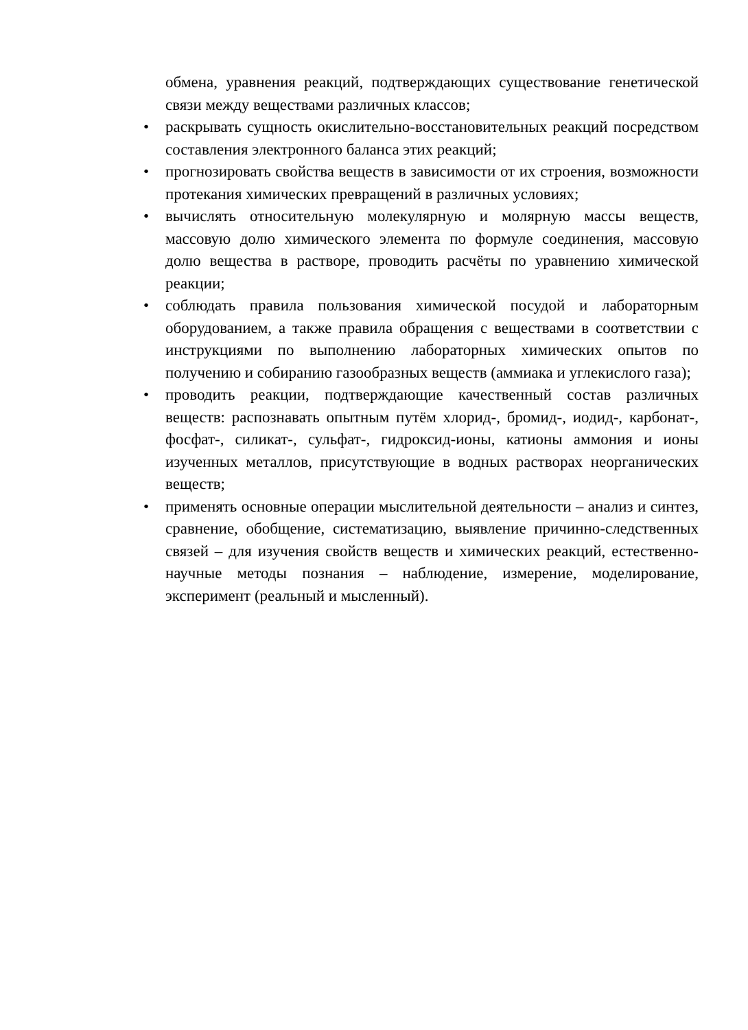обмена, уравнения реакций, подтверждающих существование генетической связи между веществами различных классов;
• раскрывать сущность окислительно-восстановительных реакций посредством составления электронного баланса этих реакций;
• прогнозировать свойства веществ в зависимости от их строения, возможности протекания химических превращений в различных условиях;
• вычислять относительную молекулярную и молярную массы веществ, массовую долю химического элемента по формуле соединения, массовую долю вещества в растворе, проводить расчёты по уравнению химической реакции;
• соблюдать правила пользования химической посудой и лабораторным оборудованием, а также правила обращения с веществами в соответствии с инструкциями по выполнению лабораторных химических опытов по получению и собиранию газообразных веществ (аммиака и углекислого газа);
• проводить реакции, подтверждающие качественный состав различных веществ: распознавать опытным путём хлорид-, бромид-, иодид-, карбонат-, фосфат-, силикат-, сульфат-, гидроксид-ионы, катионы аммония и ионы изученных металлов, присутствующие в водных растворах неорганических веществ;
• применять основные операции мыслительной деятельности – анализ и синтез, сравнение, обобщение, систематизацию, выявление причинно-следственных связей – для изучения свойств веществ и химических реакций, естественно-научные методы познания – наблюдение, измерение, моделирование, эксперимент (реальный и мысленный).